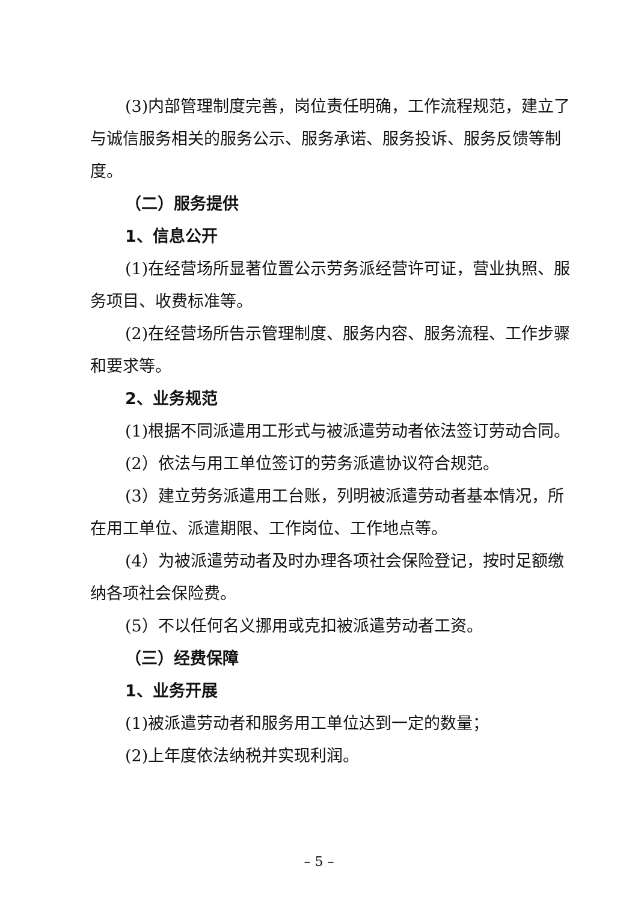(3)内部管理制度完善，岗位责任明确，工作流程规范，建立了与诚信服务相关的服务公示、服务承诺、服务投诉、服务反馈等制度。
（二）服务提供
1、信息公开
(1)在经营场所显著位置公示劳务派经营许可证，营业执照、服务项目、收费标准等。
(2)在经营场所告示管理制度、服务内容、服务流程、工作步骤和要求等。
2、业务规范
(1)根据不同派遣用工形式与被派遣劳动者依法签订劳动合同。
(2）依法与用工单位签订的劳务派遣协议符合规范。
(3）建立劳务派遣用工台账，列明被派遣劳动者基本情况，所在用工单位、派遣期限、工作岗位、工作地点等。
(4）为被派遣劳动者及时办理各项社会保险登记，按时足额缴纳各项社会保险费。
(5）不以任何名义挪用或克扣被派遣劳动者工资。
（三）经费保障
1、业务开展
(1)被派遣劳动者和服务用工单位达到一定的数量；
(2)上年度依法纳税并实现利润。
– 5 –